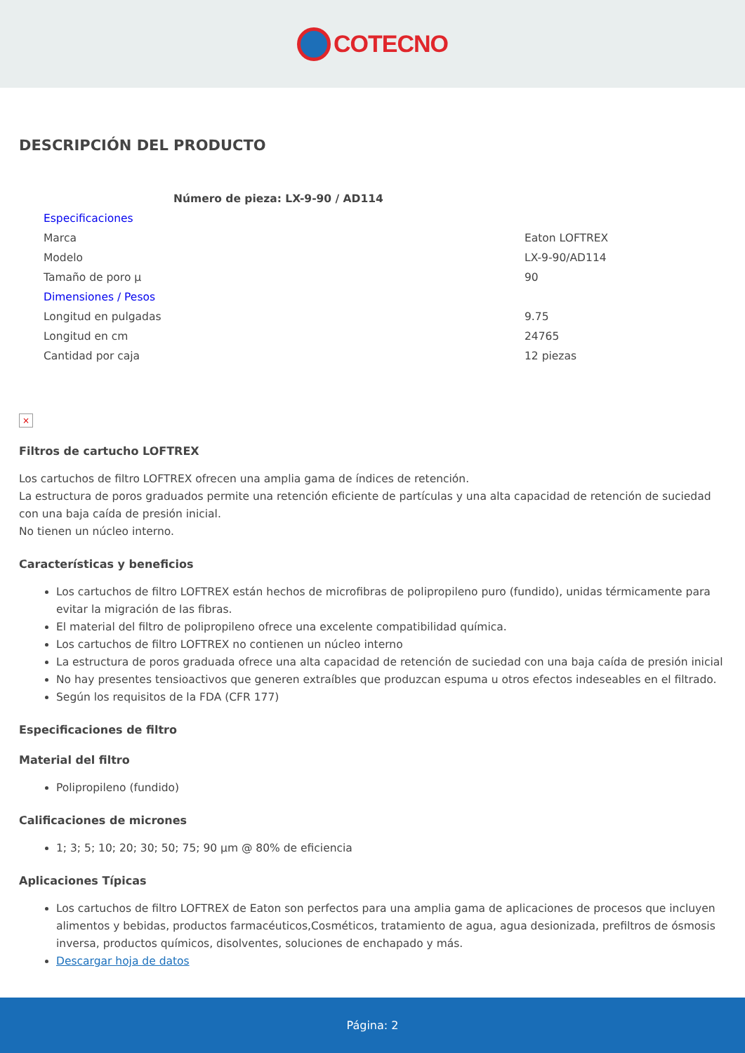COTECNO
DESCRIPCIÓN DEL PRODUCTO
| Número de pieza: LX-9-90 / AD114 | |
| Especificaciones | |
| Marca | Eaton LOFTREX |
| Modelo | LX-9-90/AD114 |
| Tamaño de poro µ | 90 |
| Dimensiones / Pesos | |
| Longitud en pulgadas | 9.75 |
| Longitud en cm | 24765 |
| Cantidad por caja | 12 piezas |
×
Filtros de cartucho LOFTREX
Los cartuchos de filtro LOFTREX ofrecen una amplia gama de índices de retención.
La estructura de poros graduados permite una retención eficiente de partículas y una alta capacidad de retención de suciedad con una baja caída de presión inicial.
No tienen un núcleo interno.
Características y beneficios
Los cartuchos de filtro LOFTREX están hechos de microfibras de polipropileno puro (fundido), unidas térmicamente para evitar la migración de las fibras.
El material del filtro de polipropileno ofrece una excelente compatibilidad química.
Los cartuchos de filtro LOFTREX no contienen un núcleo interno
La estructura de poros graduada ofrece una alta capacidad de retención de suciedad con una baja caída de presión inicial
No hay presentes tensioactivos que generen extraíbles que produzcan espuma u otros efectos indeseables en el filtrado.
Según los requisitos de la FDA (CFR 177)
Especificaciones de filtro
Material del filtro
Polipropileno (fundido)
Calificaciones de micrones
1; 3; 5; 10; 20; 30; 50; 75; 90 µm @ 80% de eficiencia
Aplicaciones Típicas
Los cartuchos de filtro LOFTREX de Eaton son perfectos para una amplia gama de aplicaciones de procesos que incluyen alimentos y bebidas, productos farmacéuticos,Cosméticos, tratamiento de agua, agua desionizada, prefiltros de ósmosis inversa, productos químicos, disolventes, soluciones de enchapado y más.
Descargar hoja de datos
Página: 2